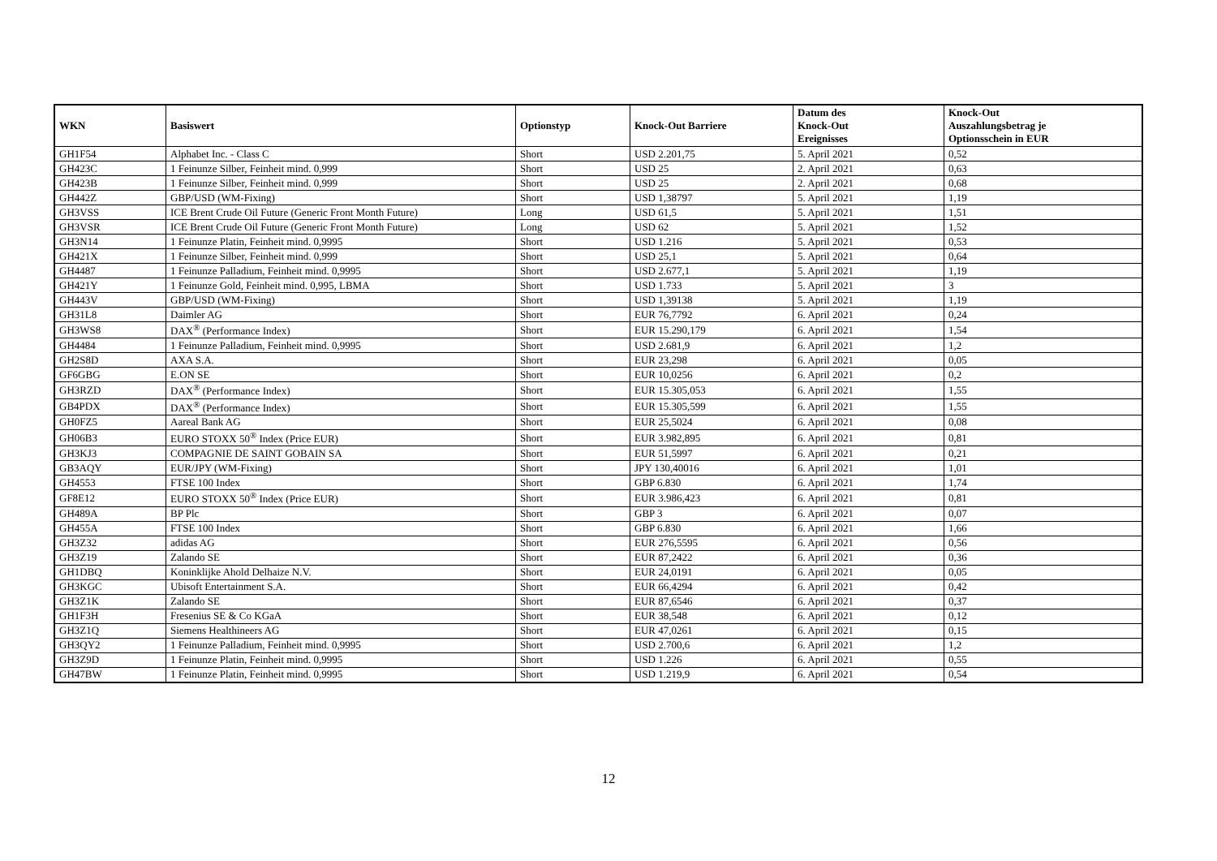| WKN | Basiswert | Optionstyp | Knock-Out Barriere | Datum des Knock-Out Ereignisses | Knock-Out Auszahlungsbetrag je Optionsschein in EUR |
| --- | --- | --- | --- | --- | --- |
| GH1F54 | Alphabet Inc. - Class C | Short | USD 2.201,75 | 5. April 2021 | 0,52 |
| GH423C | 1 Feinunze Silber, Feinheit mind. 0,999 | Short | USD 25 | 2. April 2021 | 0,63 |
| GH423B | 1 Feinunze Silber, Feinheit mind. 0,999 | Short | USD 25 | 2. April 2021 | 0,68 |
| GH442Z | GBP/USD (WM-Fixing) | Short | USD 1,38797 | 5. April 2021 | 1,19 |
| GH3VSS | ICE Brent Crude Oil Future (Generic Front Month Future) | Long | USD 61,5 | 5. April 2021 | 1,51 |
| GH3VSR | ICE Brent Crude Oil Future (Generic Front Month Future) | Long | USD 62 | 5. April 2021 | 1,52 |
| GH3N14 | 1 Feinunze Platin, Feinheit mind. 0,9995 | Short | USD 1.216 | 5. April 2021 | 0,53 |
| GH421X | 1 Feinunze Silber, Feinheit mind. 0,999 | Short | USD 25,1 | 5. April 2021 | 0,64 |
| GH4487 | 1 Feinunze Palladium, Feinheit mind. 0,9995 | Short | USD 2.677,1 | 5. April 2021 | 1,19 |
| GH421Y | 1 Feinunze Gold, Feinheit mind. 0,995, LBMA | Short | USD 1.733 | 5. April 2021 | 3 |
| GH443V | GBP/USD (WM-Fixing) | Short | USD 1,39138 | 5. April 2021 | 1,19 |
| GH31L8 | Daimler AG | Short | EUR 76,7792 | 6. April 2021 | 0,24 |
| GH3WS8 | DAX<sup>®</sup> (Performance Index) | Short | EUR 15.290,179 | 6. April 2021 | 1,54 |
| GH4484 | 1 Feinunze Palladium, Feinheit mind. 0,9995 | Short | USD 2.681,9 | 6. April 2021 | 1,2 |
| GH2S8D | AXA S.A. | Short | EUR 23,298 | 6. April 2021 | 0,05 |
| GF6GBG | E.ON SE | Short | EUR 10,0256 | 6. April 2021 | 0,2 |
| GH3RZD | DAX<sup>®</sup> (Performance Index) | Short | EUR 15.305,053 | 6. April 2021 | 1,55 |
| GB4PDX | DAX<sup>®</sup> (Performance Index) | Short | EUR 15.305,599 | 6. April 2021 | 1,55 |
| GH0FZ5 | Aareal Bank AG | Short | EUR 25,5024 | 6. April 2021 | 0,08 |
| GH06B3 | EURO STOXX 50<sup>®</sup> Index (Price EUR) | Short | EUR 3.982,895 | 6. April 2021 | 0,81 |
| GH3KJ3 | COMPAGNIE DE SAINT GOBAIN SA | Short | EUR 51,5997 | 6. April 2021 | 0,21 |
| GB3AQY | EUR/JPY (WM-Fixing) | Short | JPY 130,40016 | 6. April 2021 | 1,01 |
| GH4553 | FTSE 100 Index | Short | GBP 6.830 | 6. April 2021 | 1,74 |
| GF8E12 | EURO STOXX 50<sup>®</sup> Index (Price EUR) | Short | EUR 3.986,423 | 6. April 2021 | 0,81 |
| GH489A | BP Plc | Short | GBP 3 | 6. April 2021 | 0,07 |
| GH455A | FTSE 100 Index | Short | GBP 6.830 | 6. April 2021 | 1,66 |
| GH3Z32 | adidas AG | Short | EUR 276,5595 | 6. April 2021 | 0,56 |
| GH3Z19 | Zalando SE | Short | EUR 87,2422 | 6. April 2021 | 0,36 |
| GH1DBQ | Koninklijke Ahold Delhaize N.V. | Short | EUR 24,0191 | 6. April 2021 | 0,05 |
| GH3KGC | Ubisoft Entertainment S.A. | Short | EUR 66,4294 | 6. April 2021 | 0,42 |
| GH3Z1K | Zalando SE | Short | EUR 87,6546 | 6. April 2021 | 0,37 |
| GH1F3H | Fresenius SE & Co KGaA | Short | EUR 38,548 | 6. April 2021 | 0,12 |
| GH3Z1Q | Siemens Healthineers AG | Short | EUR 47,0261 | 6. April 2021 | 0,15 |
| GH3QY2 | 1 Feinunze Palladium, Feinheit mind. 0,9995 | Short | USD 2.700,6 | 6. April 2021 | 1,2 |
| GH3Z9D | 1 Feinunze Platin, Feinheit mind. 0,9995 | Short | USD 1.226 | 6. April 2021 | 0,55 |
| GH47BW | 1 Feinunze Platin, Feinheit mind. 0,9995 | Short | USD 1.219,9 | 6. April 2021 | 0,54 |
12